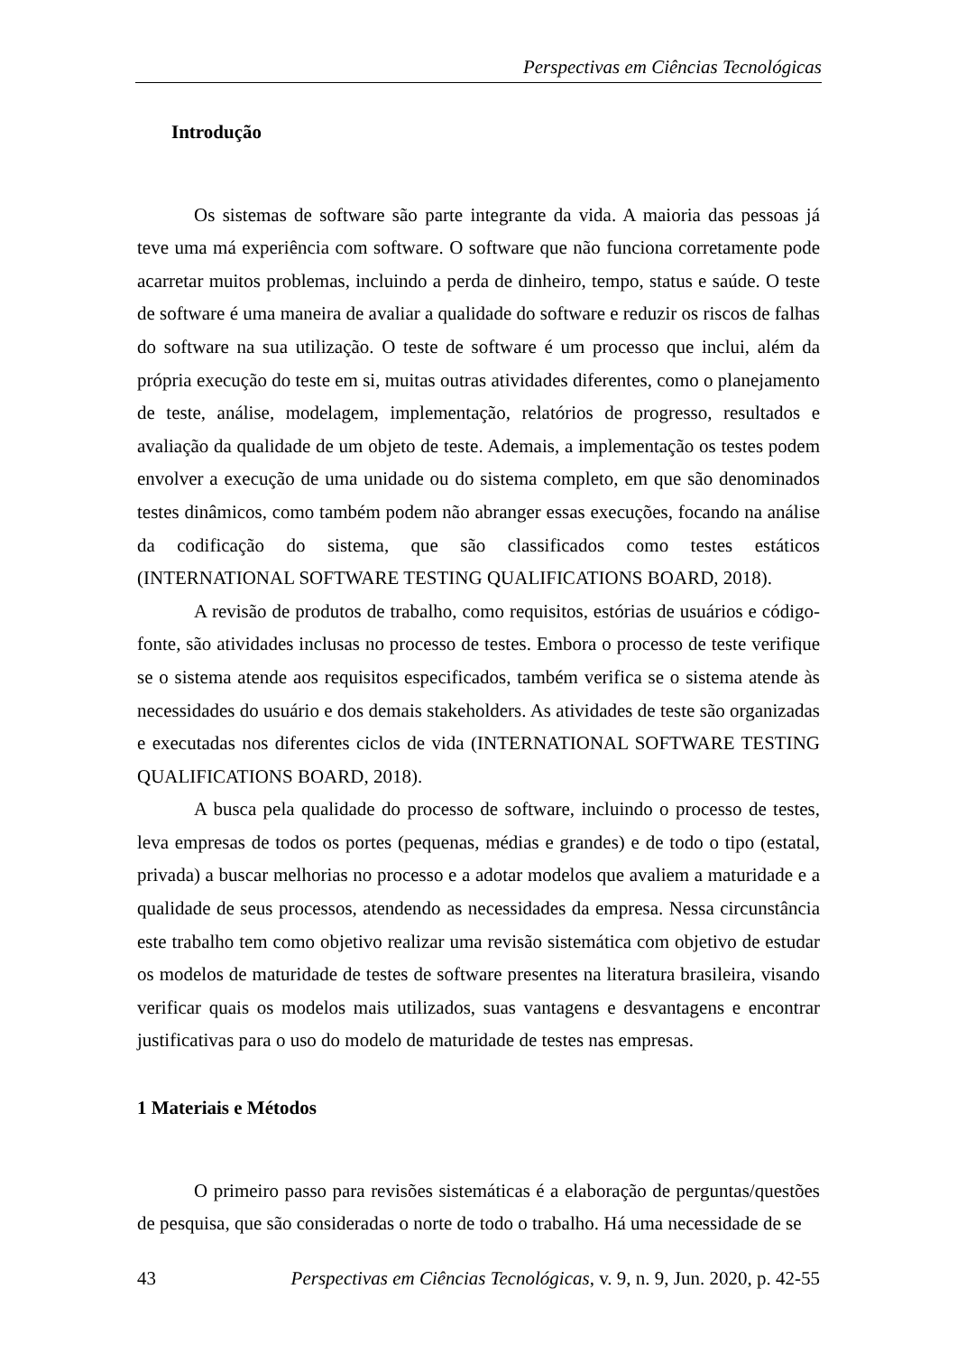Perspectivas em Ciências Tecnológicas
Introdução
Os sistemas de software são parte integrante da vida. A maioria das pessoas já teve uma má experiência com software. O software que não funciona corretamente pode acarretar muitos problemas, incluindo a perda de dinheiro, tempo, status e saúde. O teste de software é uma maneira de avaliar a qualidade do software e reduzir os riscos de falhas do software na sua utilização. O teste de software é um processo que inclui, além da própria execução do teste em si, muitas outras atividades diferentes, como o planejamento de teste, análise, modelagem, implementação, relatórios de progresso, resultados e avaliação da qualidade de um objeto de teste. Ademais, a implementação os testes podem envolver a execução de uma unidade ou do sistema completo, em que são denominados testes dinâmicos, como também podem não abranger essas execuções, focando na análise da codificação do sistema, que são classificados como testes estáticos (INTERNATIONAL SOFTWARE TESTING QUALIFICATIONS BOARD, 2018).
A revisão de produtos de trabalho, como requisitos, estórias de usuários e código-fonte, são atividades inclusas no processo de testes. Embora o processo de teste verifique se o sistema atende aos requisitos especificados, também verifica se o sistema atende às necessidades do usuário e dos demais stakeholders. As atividades de teste são organizadas e executadas nos diferentes ciclos de vida (INTERNATIONAL SOFTWARE TESTING QUALIFICATIONS BOARD, 2018).
A busca pela qualidade do processo de software, incluindo o processo de testes, leva empresas de todos os portes (pequenas, médias e grandes) e de todo o tipo (estatal, privada) a buscar melhorias no processo e a adotar modelos que avaliem a maturidade e a qualidade de seus processos, atendendo as necessidades da empresa. Nessa circunstância este trabalho tem como objetivo realizar uma revisão sistemática com objetivo de estudar os modelos de maturidade de testes de software presentes na literatura brasileira, visando verificar quais os modelos mais utilizados, suas vantagens e desvantagens e encontrar justificativas para o uso do modelo de maturidade de testes nas empresas.
1 Materiais e Métodos
O primeiro passo para revisões sistemáticas é a elaboração de perguntas/questões de pesquisa, que são consideradas o norte de todo o trabalho. Há uma necessidade de se
43 Perspectivas em Ciências Tecnológicas, v. 9, n. 9, Jun. 2020, p. 42-55